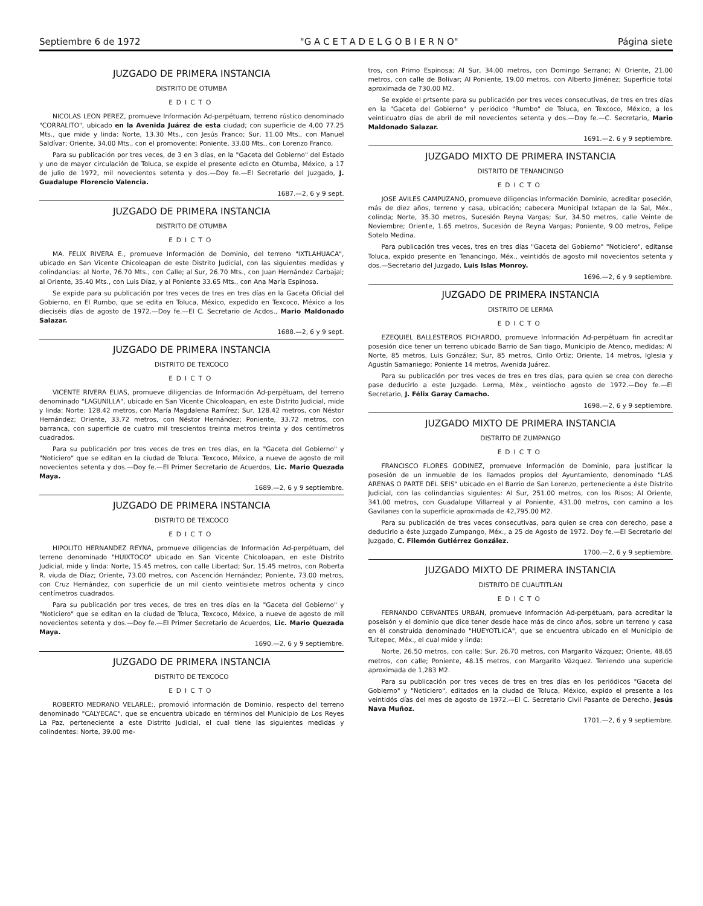Septiembre 6 de 1972 "G A C E T A D E L G O B I E R N O" Página siete
JUZGADO DE PRIMERA INSTANCIA
DISTRITO DE OTUMBA
EDICTO
NICOLAS LEON PEREZ, promueve Información Ad-perpétuam, terreno rústico denominado "CORRALITO", ubicado en la Avenida Juárez de esta ciudad; con superficie de 4,00 77.25 Mts., que mide y linda: Norte, 13.30 Mts., con Jesús Franco; Sur, 11.00 Mts., con Manuel Saldívar; Oriente, 34.00 Mts., con el promovente; Poniente, 33.00 Mts., con Lorenzo Franco.
Para su publicación por tres veces, de 3 en 3 días, en la "Gaceta del Gobierno" del Estado y uno de mayor circulación de Toluca, se expide el presente edicto en Otumba, México, a 17 de julio de 1972, mil novecientos setenta y dos.—Doy fe.—El Secretario del Juzgado, J. Guadalupe Florencio Valencia.
1687.—2, 6 y 9 sept.
JUZGADO DE PRIMERA INSTANCIA
DISTRITO DE OTUMBA
EDICTO
MA. FELIX RIVERA E., promueve Información de Dominio, del terreno "IXTLAHUACA", ubicado en San Vicente Chicoloapan de este Distrito Judicial, con las siguientes medidas y colindancias: al Norte, 76.70 Mts., con Calle; al Sur, 26.70 Mts., con Juan Hernández Carbajal; al Oriente, 35.40 Mts., con Luis Díaz, y al Poniente 33.65 Mts., con Ana María Espinosa.
Se expide para su publicación por tres veces de tres en tres días en la Gaceta Oficial del Gobierno, en El Rumbo, que se edita en Toluca, México, expedido en Texcoco, México a los dieciséis días de agosto de 1972.—Doy fe.—El C. Secretario de Acdos., Mario Maldonado Salazar.
1688.—2, 6 y 9 sept.
JUZGADO DE PRIMERA INSTANCIA
DISTRITO DE TEXCOCO
EDICTO
VICENTE RIVERA ELIAS, promueve diligencias de Información Ad-perpétuam, del terreno denominado "LAGUNILLA", ubicado en San Vicente Chicoloapan, en este Distrito Judicial, mide y linda: Norte: 128.42 metros, con María Magdalena Ramírez; Sur, 128.42 metros, con Néstor Hernández; Oriente, 33.72 metros, con Néstor Hernández; Poniente, 33.72 metros, con barranca, con superficie de cuatro mil trescientos treinta metros treinta y dos centímetros cuadrados.
Para su publicación por tres veces de tres en tres días, en la "Gaceta del Gobierno" y "Noticiero" que se editan en la ciudad de Toluca. Texcoco, México, a nueve de agosto de mil novecientos setenta y dos.—Doy fe.—El Primer Secretario de Acuerdos, Lic. Mario Quezada Maya.
1689.—2, 6 y 9 septiembre.
JUZGADO DE PRIMERA INSTANCIA
DISTRITO DE TEXCOCO
EDICTO
HIPOLITO HERNANDEZ REYNA, promueve diligencias de Información Ad-perpétuam, del terreno denominado "HUIXTOCO" ubicado en San Vicente Chicoloapan, en este Distrito Judicial, mide y linda: Norte, 15.45 metros, con calle Libertad; Sur, 15.45 metros, con Roberta R. viuda de Díaz; Oriente, 73.00 metros, con Ascención Hernández; Poniente, 73.00 metros, con Cruz Hernández, con superficie de un mil ciento veintisiete metros ochenta y cinco centímetros cuadrados.
Para su publicación por tres veces, de tres en tres días en la "Gaceta del Gobierno" y "Noticiero" que se editan en la ciudad de Toluca, Texcoco, México, a nueve de agosto de mil novecientos setenta y dos.—Doy fe.—El Primer Secretario de Acuerdos, Lic. Mario Quezada Maya.
1690.—2, 6 y 9 septiembre.
JUZGADO DE PRIMERA INSTANCIA
DISTRITO DE TEXCOCO
EDICTO
ROBERTO MEDRANO VELARLE:, promovió información de Dominio, respecto del terreno denominado "CALYECAC", que se encuentra ubicado en términos del Municipio de Los Reyes La Paz, perteneciente a este Distrito Judicial, el cual tiene las siguientes medidas y colindentes: Norte, 39.00 me-
tros, con Primo Espinosa; Al Sur, 34.00 metros, con Domingo Serrano; Al Oriente, 21.00 metros, con calle de Bolívar; Al Poniente, 19.00 metros, con Alberto Jiménez; Superficie total aproximada de 730.00 M2.
Se expide el prtsente para su publicación por tres veces consecutivas, de tres en tres días en la "Gaceta del Gobierno" y periódico "Rumbo" de Toluca, en Texcoco, México, a los veinticuatro días de abril de mil novecientos setenta y dos.—Doy fe.—C. Secretario, Mario Maldonado Salazar.
1691.—2. 6 y 9 septiembre.
JUZGADO MIXTO DE PRIMERA INSTANCIA
DISTRITO DE TENANCINGO
EDICTO
JOSE AVILES CAMPUZANO, promueve diligencias Información Dominio, acreditar poseción, más de diez años, terreno y casa, ubicación; cabecera Municipal Ixtapan de la Sal, Méx., colinda; Norte, 35.30 metros, Sucesión Reyna Vargas; Sur, 34.50 metros, calle Veinte de Noviembre; Oriente, 1.65 metros, Sucesión de Reyna Vargas; Poniente, 9.00 metros, Felipe Sotelo Medina.
Para publicación tres veces, tres en tres días "Gaceta del Gobierno" "Noticiero", editanse Toluca, expido presente en Tenancingo, Méx., veintidós de agosto mil novecientos setenta y dos.—Secretario del Juzgado, Luis Islas Monroy.
1696.—2, 6 y 9 septiembre.
JUZGADO DE PRIMERA INSTANCIA
DISTRITO DE LERMA
EDICTO
EZEQUIEL BALLESTEROS PICHARDO, promueve Información Ad-perpétuam fin acreditar posesión dice tener un terreno ubicado Barrio de San tiago, Municipio de Atenco, medidas; Al Norte, 85 metros, Luis González; Sur, 85 metros, Cirilo Ortiz; Oriente, 14 metros, Iglesia y Agustín Samaniego; Poniente 14 metros, Avenida Juárez.
Para su publicación por tres veces de tres en tres días, para quien se crea con derecho pase deducirlo a este Juzgado. Lerma, Méx., veintiocho agosto de 1972.—Doy fe.—El Secretario, J. Félix Garay Camacho.
1698.—2, 6 y 9 septiembre.
JUZGADO MIXTO DE PRIMERA INSTANCIA
DISTRITO DE ZUMPANGO
EDICTO
FRANCISCO FLORES GODINEZ, promueve Información de Dominio, para justificar la posesión de un inmueble de los llamados propios del Ayuntamiento, denominado "LAS ARENAS O PARTE DEL SEIS" ubicado en el Barrio de San Lorenzo, perteneciente a éste Distrito Judicial, con las colindancias siguientes: Al Sur, 251.00 metros, con los Risos; Al Oriente, 341.00 metros, con Guadalupe Villarreal y al Poniente, 431.00 metros, con camino a los Gavilanes con la superficie aproximada de 42,795.00 M2.
Para su publicación de tres veces consecutivas, para quien se crea con derecho, pase a deducirlo a éste Juzgado Zumpango, Méx., a 25 de Agosto de 1972. Doy fe.—El Secretario del Juzgado, C. Filemón Gutiérrez González.
1700.—2, 6 y 9 septiembre.
JUZGADO MIXTO DE PRIMERA INSTANCIA
DISTRITO DE CUAUTITLAN
EDICTO
FERNANDO CERVANTES URBAN, promueve Información Ad-perpétuam, para acreditar la poseisón y el dominio que dice tener desde hace más de cinco años, sobre un terreno y casa en él construída denominado "HUEYOTLICA", que se encuentra ubicado en el Municipio de Tultepec, Méx., el cual mide y linda:
Norte, 26.50 metros, con calle; Sur, 26.70 metros, con Margarito Vázquez; Oriente, 48.65 metros, con calle; Poniente, 48.15 metros, con Margarito Vázquez. Teniendo una supericie aproximada de 1,283 M2.
Para su publicación por tres veces de tres en tres días en los periódicos "Gaceta del Gobierno" y "Noticiero", editados en la ciudad de Toluca, México, expido el presente a los veintidós días del mes de agosto de 1972.—El C. Secretario Civil Pasante de Derecho, Jesús Nava Muñoz.
1701.—2, 6 y 9 septiembre.